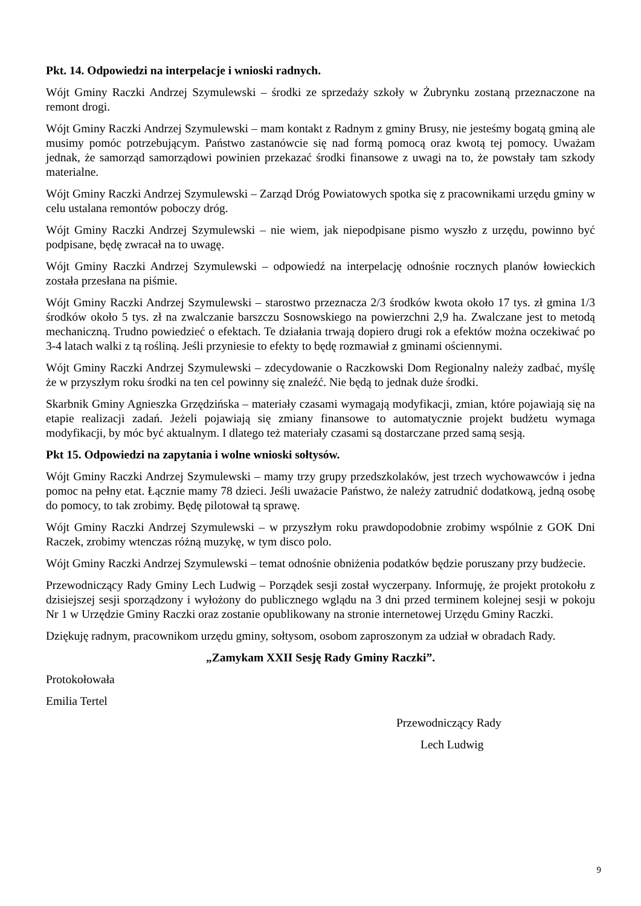Pkt. 14. Odpowiedzi na interpelacje i wnioski radnych.
Wójt Gminy Raczki Andrzej Szymulewski – środki ze sprzedaży szkoły w Żubrynku zostaną przeznaczone na remont drogi.
Wójt Gminy Raczki Andrzej Szymulewski – mam kontakt z Radnym z gminy Brusy, nie jesteśmy bogatą gminą ale musimy pomóc potrzebującym. Państwo zastanówcie się nad formą pomocą oraz kwotą tej pomocy. Uważam jednak, że samorząd samorządowi powinien przekazać środki finansowe z uwagi na to, że powstały tam szkody materialne.
Wójt Gminy Raczki Andrzej Szymulewski – Zarząd Dróg Powiatowych spotka się z pracownikami urzędu gminy w celu ustalana remontów poboczy dróg.
Wójt Gminy Raczki Andrzej Szymulewski – nie wiem, jak niepodpisane pismo wyszło z urzędu, powinno być podpisane, będę zwracał na to uwagę.
Wójt Gminy Raczki Andrzej Szymulewski – odpowiedź na interpelację odnośnie rocznych planów łowieckich została przesłana na piśmie.
Wójt Gminy Raczki Andrzej Szymulewski – starostwo przeznacza 2/3 środków kwota około 17 tys. zł gmina 1/3 środków około 5 tys. zł na zwalczanie barszczu Sosnowskiego na powierzchni 2,9 ha. Zwalczane jest to metodą mechaniczną. Trudno powiedzieć o efektach. Te działania trwają dopiero drugi rok a efektów można oczekiwać po 3-4 latach walki z tą rośliną. Jeśli przyniesie to efekty to będę rozmawiał z gminami ościennymi.
Wójt Gminy Raczki Andrzej Szymulewski – zdecydowanie o Raczkowski Dom Regionalny należy zadbać, myślę że w przyszłym roku środki na ten cel powinny się znaleźć. Nie będą to jednak duże środki.
Skarbnik Gminy Agnieszka Grzędzińska – materiały czasami wymagają modyfikacji, zmian, które pojawiają się na etapie realizacji zadań. Jeżeli pojawiają się zmiany finansowe to automatycznie projekt budżetu wymaga modyfikacji, by móc być aktualnym. I dlatego też materiały czasami są dostarczane przed samą sesją.
Pkt 15. Odpowiedzi na zapytania i wolne wnioski sołtysów.
Wójt Gminy Raczki Andrzej Szymulewski – mamy trzy grupy przedszkolaków, jest trzech wychowawców i jedna pomoc na pełny etat. Łącznie mamy 78 dzieci. Jeśli uważacie Państwo, że należy zatrudnić dodatkową, jedną osobę do pomocy, to tak zrobimy. Będę pilotował tą sprawę.
Wójt Gminy Raczki Andrzej Szymulewski – w przyszłym roku prawdopodobnie zrobimy wspólnie z GOK Dni Raczek, zrobimy wtenczas różną muzykę, w tym disco polo.
Wójt Gminy Raczki Andrzej Szymulewski – temat odnośnie obniżenia podatków będzie poruszany przy budżecie.
Przewodniczący Rady Gminy Lech Ludwig – Porządek sesji został wyczerpany. Informuję, że projekt protokołu z dzisiejszej sesji sporządzony i wyłożony do publicznego wglądu na 3 dni przed terminem kolejnej sesji w pokoju Nr 1 w Urzędzie Gminy Raczki oraz zostanie opublikowany na stronie internetowej Urzędu Gminy Raczki.
Dziękuję radnym, pracownikom urzędu gminy, sołtysom, osobom zaproszonym za udział w obradach Rady.
„Zamykam XXII Sesję Rady Gminy Raczki”.
Protokołowała
Emilia Tertel
Przewodniczący Rady
Lech Ludwig
9